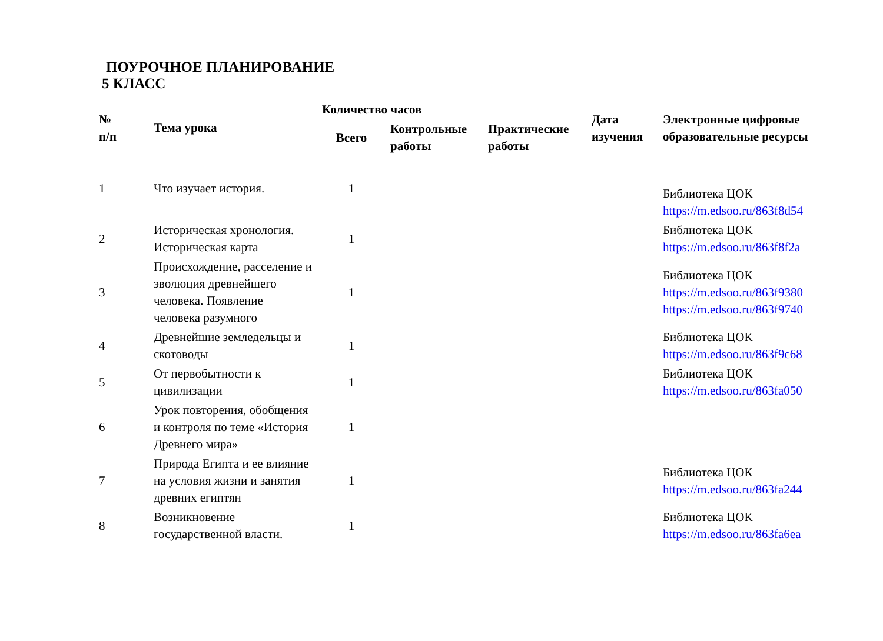ПОУРОЧНОЕ ПЛАНИРОВАНИЕ
5 КЛАСС
| № п/п | Тема урока | Количество часов | | | Дата изучения | Электронные цифровые образовательные ресурсы |
| --- | --- | --- | --- | --- | --- | --- |
| | | Всего | Контрольные работы | Практические работы | | |
| 1 | Что изучает история. | 1 | | | | Библиотека ЦОК https://m.edsoo.ru/863f8d54 |
| 2 | Историческая хронология. Историческая карта | 1 | | | | Библиотека ЦОК https://m.edsoo.ru/863f8f2a |
| 3 | Происхождение, расселение и эволюция древнейшего человека. Появление человека разумного | 1 | | | | Библиотека ЦОК https://m.edsoo.ru/863f9380 https://m.edsoo.ru/863f9740 |
| 4 | Древнейшие земледельцы и скотоводы | 1 | | | | Библиотека ЦОК https://m.edsoo.ru/863f9c68 |
| 5 | От первобытности к цивилизации | 1 | | | | Библиотека ЦОК https://m.edsoo.ru/863fa050 |
| 6 | Урок повторения, обобщения и контроля по теме «История Древнего мира» | 1 | | | | |
| 7 | Природа Египта и ее влияние на условия жизни и занятия древних египтян | 1 | | | | Библиотека ЦОК https://m.edsoo.ru/863fa244 |
| 8 | Возникновение государственной власти. | 1 | | | | Библиотека ЦОК https://m.edsoo.ru/863fa6ea |